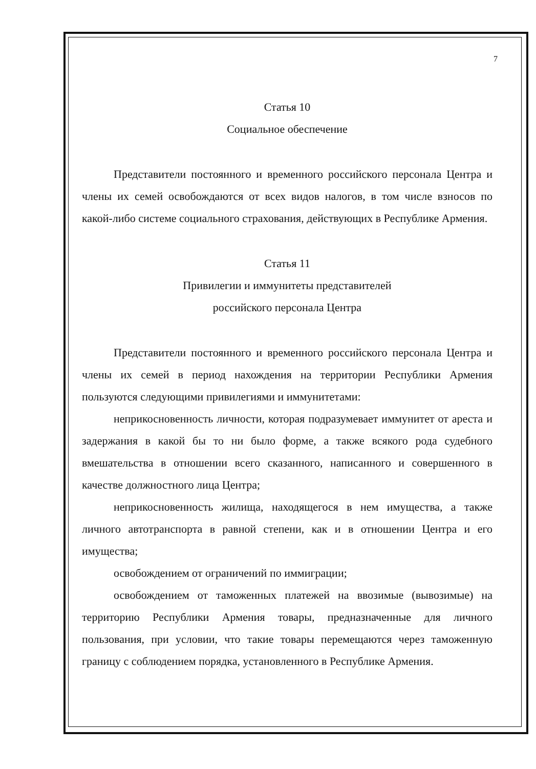7
Статья 10
Социальное обеспечение
Представители постоянного и временного российского персонала Центра и члены их семей освобождаются от всех видов налогов, в том числе взносов по какой-либо системе социального страхования, действующих в Республике Армения.
Статья 11
Привилегии и иммунитеты представителей
российского персонала Центра
Представители постоянного и временного российского персонала Центра и члены их семей в период нахождения на территории Республики Армения пользуются следующими привилегиями и иммунитетами:
неприкосновенность личности, которая подразумевает иммунитет от ареста и задержания в какой бы то ни было форме, а также всякого рода судебного вмешательства в отношении всего сказанного, написанного и совершенного в качестве должностного лица Центра;
неприкосновенность жилища, находящегося в нем имущества, а также личного автотранспорта в равной степени, как и в отношении Центра и его имущества;
освобождением от ограничений по иммиграции;
освобождением от таможенных платежей на ввозимые (вывозимые) на территорию Республики Армения товары, предназначенные для личного пользования, при условии, что такие товары перемещаются через таможенную границу с соблюдением порядка, установленного в Республике Армения.